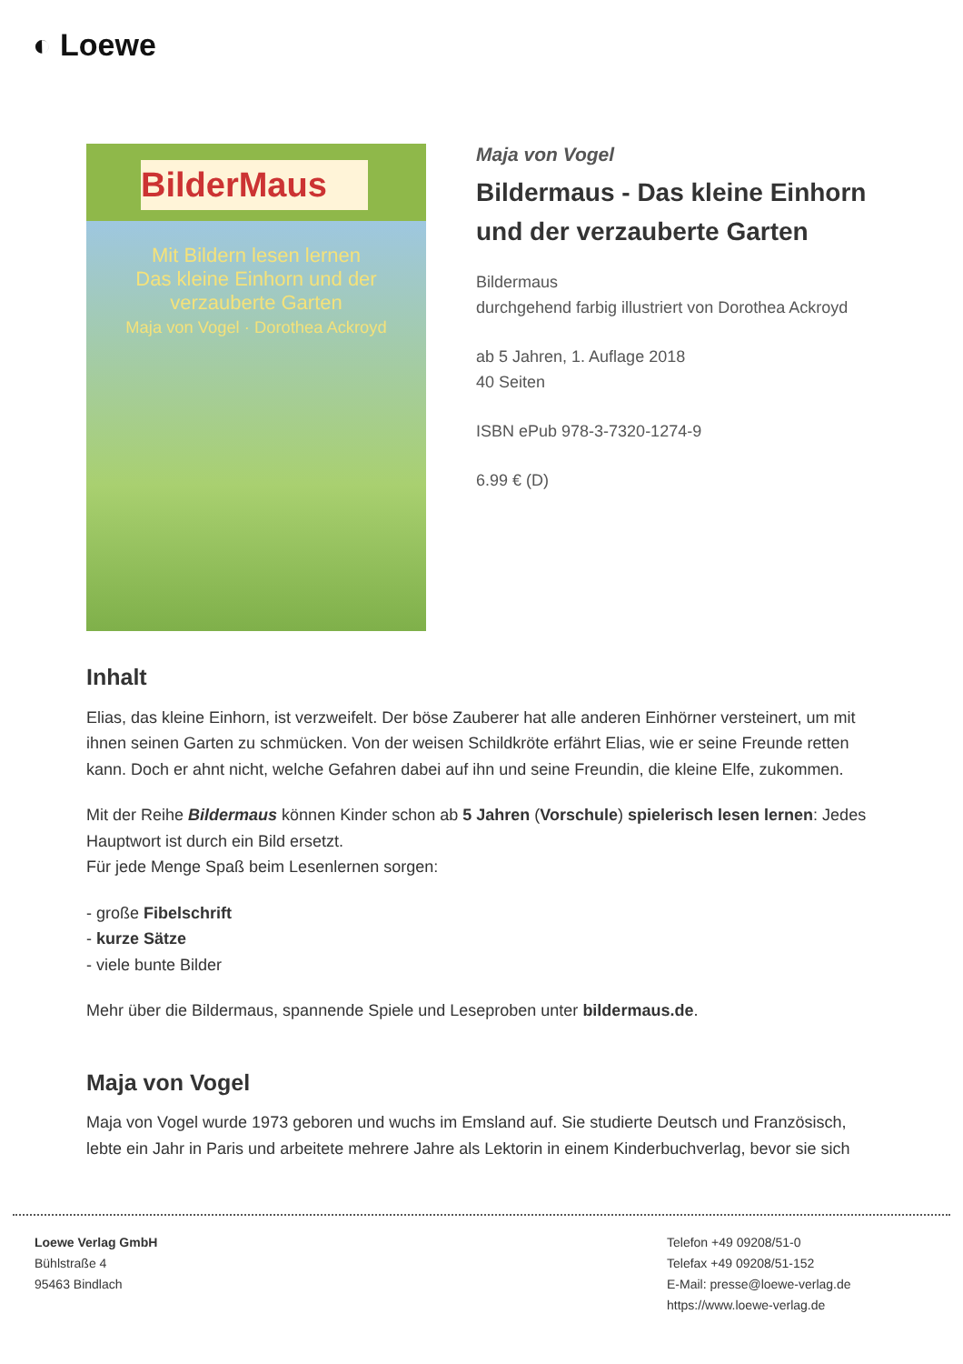◐ Loewe
BilderMaus
Mit Bildern lesen lernen
Das kleine Einhorn und der verzauberte Garten
Maja von Vogel · Dorothea Ackroyd
Maja von Vogel
Bildermaus - Das kleine Einhorn und der verzauberte Garten
Bildermaus
durchgehend farbig illustriert von Dorothea Ackroyd
ab 5 Jahren, 1. Auflage 2018
40 Seiten
ISBN ePub 978-3-7320-1274-9
6.99 € (D)
Inhalt
Elias, das kleine Einhorn, ist verzweifelt. Der böse Zauberer hat alle anderen Einhörner versteinert, um mit ihnen seinen Garten zu schmücken. Von der weisen Schildkröte erfährt Elias, wie er seine Freunde retten kann. Doch er ahnt nicht, welche Gefahren dabei auf ihn und seine Freundin, die kleine Elfe, zukommen.
Mit der Reihe Bildermaus können Kinder schon ab 5 Jahren (Vorschule) spielerisch lesen lernen: Jedes Hauptwort ist durch ein Bild ersetzt.
Für jede Menge Spaß beim Lesenlernen sorgen:
- große Fibelschrift
- kurze Sätze
- viele bunte Bilder
Mehr über die Bildermaus, spannende Spiele und Leseproben unter bildermaus.de.
Maja von Vogel
Maja von Vogel wurde 1973 geboren und wuchs im Emsland auf. Sie studierte Deutsch und Französisch, lebte ein Jahr in Paris und arbeitete mehrere Jahre als Lektorin in einem Kinderbuchverlag, bevor sie sich
Loewe Verlag GmbH
Bühlstraße 4
95463 Bindlach
Telefon +49 09208/51-0
Telefax +49 09208/51-152
E-Mail: presse@loewe-verlag.de
https://www.loewe-verlag.de